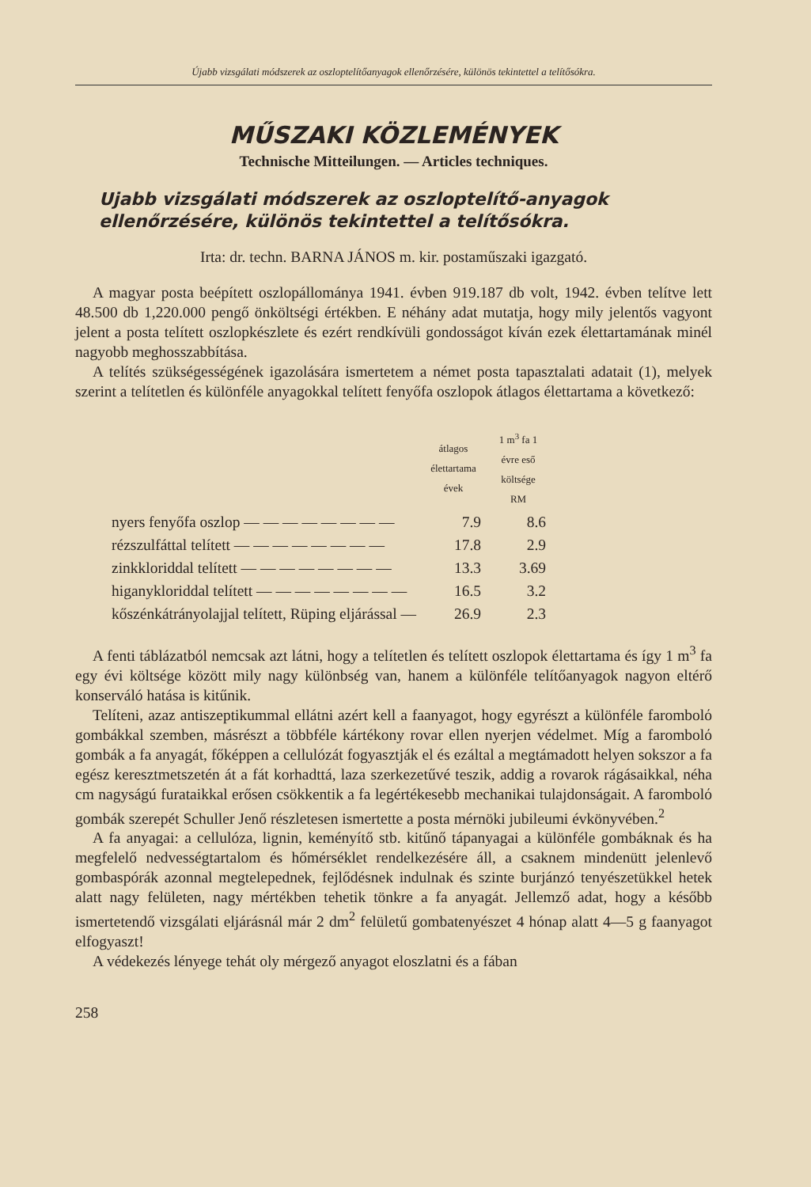Újabb vizsgálati módszerek az oszloptelítőanyagok ellenőrzésére, különös tekintettel a telítősókra.
MŰSZAKI KÖZLEMÉNYEK
Technische Mitteilungen. — Articles techniques.
Ujabb vizsgálati módszerek az oszloptelítő-anyagok ellenőrzésére, különös tekintettel a telítősókra.
Irta: dr. techn. BARNA JÁNOS m. kir. postaműszaki igazgató.
A magyar posta beépített oszlopállománya 1941. évben 919.187 db volt, 1942. évben telítve lett 48.500 db 1,220.000 pengő önköltségi értékben. E néhány adat mutatja, hogy mily jelentős vagyont jelent a posta telített oszlopkészlete és ezért rendkívüli gondosságot kíván ezek élettartamának minél nagyobb meghosszabbítása.
A telítés szükségességének igazolására ismertetem a német posta tapasztalati adatait (1), melyek szerint a telítetlen és különféle anyagokkal telített fenyőfa oszlopok átlagos élettartama a következő:
| | átlagos élettartama évek | 1 m<sup>3</sup> fa 1 évre eső költsége RM |
| --- | --- | --- |
| nyers fenyőfa oszlop — — — — — — — — | 7.9 | 8.6 |
| rézszulfáttal telített — — — — — — — — | 17.8 | 2.9 |
| zinkkloriddal telített — — — — — — — — | 13.3 | 3.69 |
| higanykloriddal telített — — — — — — — — | 16.5 | 3.2 |
| kőszénkátrányolajjal telített, Rüping eljárással — | 26.9 | 2.3 |
A fenti táblázatból nemcsak azt látni, hogy a telítetlen és telített oszlopok élettartama és így 1 m<sup>3</sup> fa egy évi költsége között mily nagy különbség van, hanem a különféle telítőanyagok nagyon eltérő konserváló hatása is kitűnik.
Telíteni, azaz antiszeptikummal ellátni azért kell a faanyagot, hogy egyrészt a különféle farombolό gombákkal szemben, másrészt a többféle kártékony rovar ellen nyerjen védelmet. Míg a farombolό gombák a fa anyagát, főképpen a cellulózát fogyasztják el és ezáltal a megtámadott helyen sokszor a fa egész keresztmetszetén át a fát korhadttá, laza szerkezetűvé teszik, addig a rovarok rágásaikkal, néha cm nagyságú furataikkal erősen csökkentik a fa legértékesebb mechanikai tulajdonságait. A farombolό gombák szerepét Schuller Jenő részletesen ismertette a posta mérnöki jubileumi évkönyvében.<sup>2</sup>
A fa anyagai: a cellulóza, lignin, keményítő stb. kitűnő tápanyagai a különféle gombáknak és ha megfelelő nedvességtartalom és hőmérséklet rendelkezésére áll, a csaknem mindenütt jelenlevő gombaspórák azonnal megtelepednek, fejlődésnek indulnak és szinte burjánzó tenyészetükkel hetek alatt nagy felületen, nagy mértékben tehetik tönkre a fa anyagát. Jellemző adat, hogy a később ismertetendő vizsgálati eljárásnál már 2 dm<sup>2</sup> felületű gombatenyészet 4 hónap alatt 4—5 g faanyagot elfogyaszt!
A védekezés lényege tehát oly mérgező anyagot eloszlatni és a fában
258